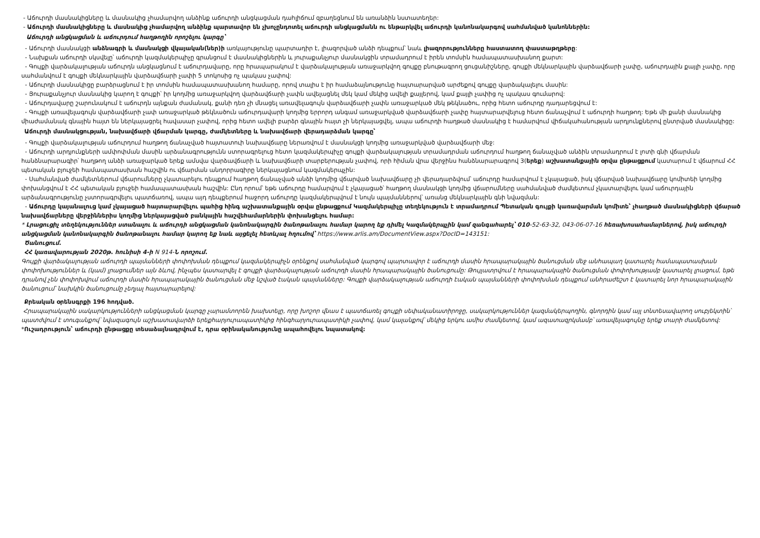- Աճուրդի մասնակիցները և մասնակից չհամարվող անձինք աճուրդի անցկացման դահլիճում զբաղեցնում են առանձին նստատեղեր:
- Աճուրդի մասնակիցները և մասնակից չհամարվող անձինք պարտավոր են չխոչընդոտել աճուրդի անցկացմանն ու ենթարկվել աճուրդի կանոնակարգով սահմանված կանոններին:
Աճուրդի անցկացման և աճուրդում հաղթողին որոշելու կարգը՝
- Աճուրդի մասնակցի անձնագրի և մասնակցի վկայական(ներ)ի առկայությունը պարտադիր է, լիազորված անձի դեպքում՝ նաև լիազորությունները հաստատող փաստաթղթերը:
- Նախքան աճուրդի սկսվելը՝ աճուրդի կազմակերպիչը գրանցում է մասնակիցներին և յուրաքանչյուր մասնակցին տրամադրում է իրեն տոմսին համապատասխանող քարտ:
- Գույքի վարձակալության աճուրդն անցկացնում է աճուրդավարը, որը հրապարակում է վարձակալության առաջարկվող գույքը բնութագրող ցուցանիշները, գույքի մեկնարկային վարձավճարի չափը, աճուրդային քայլի չափը, որը սահմանվում է գույքի մեկնարկային վարձավճարի չափի 5 տոկոսից ոչ պակաս չափով:
- Աճուրդի մասնակիցը բարձրացնում է իր տոմսին համապատասխանող համարը, որով տալիս է իր համաձայնությունը հայտարարված արժեքով գույքը վարձակալելու մասին:
- Յուրաքանչյուր մասնակից կարող է գույքի՝ իր կողմից առաջարկվող վարձավճարի չափն ավելացնել մեկ կամ մեկից ավելի քայլերով, կամ քայլի չափից ոչ պակաս գումարով:
- Աճուրդավարը շարունակում է աճուրդն այնքան ժամանակ, քանի դեռ չի մնացել առավելագույն վարձավճարի չափն առաջարկած մեկ թեկնածու, որից հետո աճուրդը դադարեցվում է:
- Գույքի առավելագույն վարձավճարի չափ առաջարկած թեկնածուն աճուրդավարի կողմից երրորդ անգամ առաջարկված վարձավճարի չափը հայտարարվելուց հետո ճանաչվում է աճուրդի հաղթող: Եթե մի քանի մասնակից միաժամանակ գնային հայտ են ներկայացրել հավասար չափով, որից հետո ավելի բարձր գնային հայտ չի ներկայացվել, ապա աճուրդի հաղթած մասնակից է համարվում վիճակահանության արդյունքներով ընտրված մասնակիցը:
Աճուրդի մասնակցության, նախավճարի վճարման կարգը, ժամկետները և նախավճարի վերադարձման կարգը՝
- Գույքի վարձակալության աճուրդում հաղթող ճանաչված հայտատուի նախավճարը ներառվում է մասնակցի կողմից առաջարկված վարձավճարի մեջ:
- Աճուրդի արդյունքների ամփոփման մասին արձանագրությունն ստորագրելուց հետո կազմակերպիչը գույքի վարձակալության տրամադրման աճուրդում հաղթող ճանաչված անձին տրամադրում է լոտի գնի վճարման հանձնարարագիր՝ հաղթող անձի առաջարկած երեք ամսվա վարձավճարի և նախավճարի տարբերության չափով, որի հիման վրա վերջինս հանձնարարագրով 3(երեք) աշխատանքային օրվա ընթացքում կատարում է վճարում ՀՀ պետական բյուջեի համապատասխան հաշվին ու վճարման անդորրագիրը ներկայացնում կազմակերպչին:
- Սահմանված ժամկետներում վճարումները չկատարելու դեպքում հաղթող ճանաչված անձի կողմից վճարված նախավճարը չի վերադարձվում՝ աճուրդը համարվում է չկայացած, իսկ վճարված նախավճարը կոմիտեի կողմից փոխանցվում է ՀՀ պետական բյուջեի համապատասխան հաշվին: Ընդ որում՝ եթե աճուրդը համարվում է չկայացած՝ հաղթող մասնակցի կողմից վճարումները սահմանված ժամկետում չկատարվելու կամ աճուրդային արձանագրությունը չստորագրվելու պատճառով, ապա այդ դեպքերում հաջորդ աճուրդը կազմակերպվում է նույն պայմաններով՝ առանց մեկնարկային գնի նվազման:
- Աճուրդը կայանալուց կամ չկայացած հայտարարվելու պահից հինգ աշխատանքային օրվա ընթացքում Կազմակերպիչը տեղեկություն է տրամադրում Պետական գույքի կառավարման կոմիտե՝ չհաղթած մասնակիցների վճարած նախավճարները վերջիններիս կողմից ներկայացված բանկային հաշվեհամարներին փոխանցելու համար:
* Լրացուցիչ տեղեկություններ ստանալու և աճուրդի անցկացման կանոնակարգին ծանոթանալու համար կարող եք դիմել Կազմակերպչին կամ զանգահարել՝ 010-52-63-32, 043-06-07-16 հեռախոսահամարներով, իսկ աճուրդի անցկացման կանոնակարգին ծանոթանալու համար կարող եք նաև այցելել հետևյալ հղումով՝ https://www.arlis.am/DocumentView.aspx?DocID=143151:
Ծանուցում.
ՀՀ կառավարության 2020թ. հունիսի 4-ի N 914-Ն որոշում.
Գույքի վարձակալության աճուրդի պայմանների փոփոխման դեպքում կազմակերպիչն օրենքով սահմանված կարգով պարտավոր է աճուրդի մասին հրապարակային ծանուցման մեջ անհապաղ կատարել համապատասխան փոփոխություններ և (կամ) լրացումներ այն ձևով, ինչպես կատարվել է գույքի վարձակալության աճուրդի մասին հրապարակային ծանուցումը: Թույլատրվում է հրապարակային ծանուցման փոփոխությամբ կատարել լրացում, եթե դրանով չեն փոփոխվում աճուրդի մասին հրապարակային ծանուցման մեջ նշված էական պայմանները: Գույքի վարձակալության աճուրդի էական պայմանների փոփոխման դեպքում անհրաժեշտ է կատարել նոր հրապարակային ծանուցում՝ նախկին ծանուցումը չեղյալ հայտարարելով:
Քրեական օրենսգրքի 196 հոդված.
Հրապարակային սակարկությունների անցկացման կարգը չարամտորեն խախտելը, որը խոշոր վնաս է պատճառել գույքի սեփականատիրոջը, սակարկություններ կազմակերպողին, գնորդին կամ այլ տնտեսավարող սուբյեկտին՝ պատժվում է տուգանքով՝ նվազագույն աշխատավարձի երեքհարյուրապատիկից հինգհարյուրապատիկի չափով, կամ կալանքով՝ մեկից երկու ամիս ժամկետով, կամ ազատազրկմամբ՝ առավելագույնը երեք տարի ժամկետով:
*Ուշադրություն՝ աճուրդի ընթացքը տեսաձայնագրվում է, դրա օրինականությունը ապահովելու նպատակով: